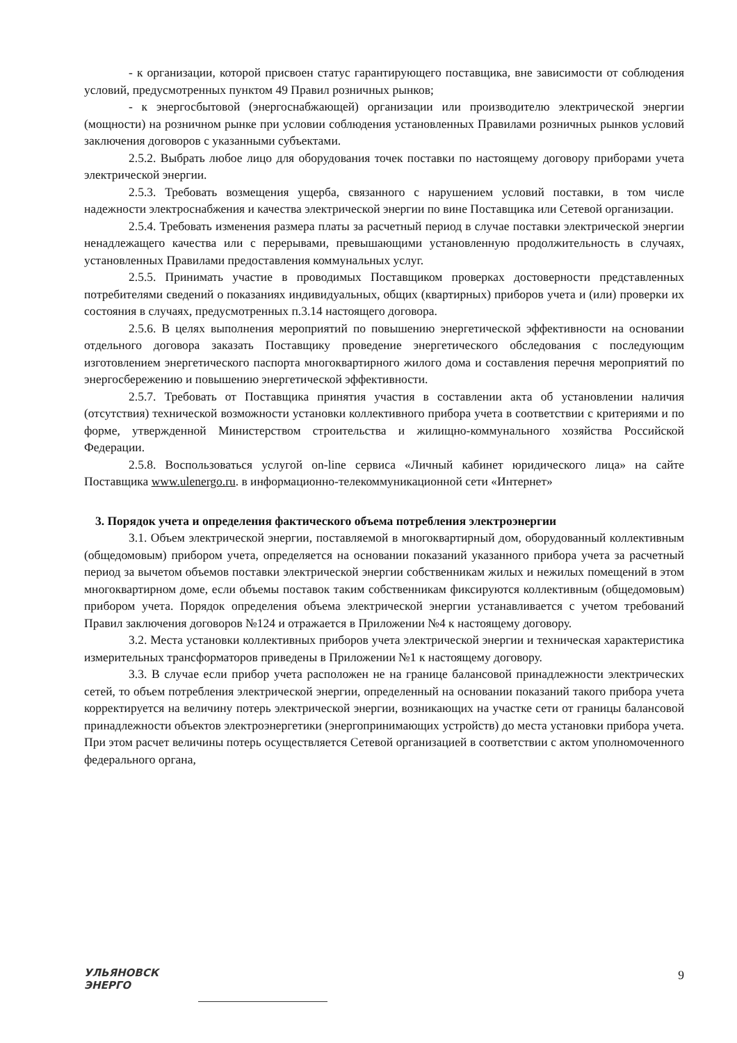- к организации, которой присвоен статус гарантирующего поставщика, вне зависимости от соблюдения условий, предусмотренных пунктом 49 Правил розничных рынков;
- к энергосбытовой (энергоснабжающей) организации или производителю электрической энергии (мощности) на розничном рынке при условии соблюдения установленных Правилами розничных рынков условий заключения договоров с указанными субъектами.
2.5.2. Выбрать любое лицо для оборудования точек поставки по настоящему договору приборами учета электрической энергии.
2.5.3. Требовать возмещения ущерба, связанного с нарушением условий поставки, в том числе надежности электроснабжения и качества электрической энергии по вине Поставщика или Сетевой организации.
2.5.4. Требовать изменения размера платы за расчетный период в случае поставки электрической энергии ненадлежащего качества или с перерывами, превышающими установленную продолжительность в случаях, установленных Правилами предоставления коммунальных услуг.
2.5.5. Принимать участие в проводимых Поставщиком проверках достоверности представленных потребителями сведений о показаниях индивидуальных, общих (квартирных) приборов учета и (или) проверки их состояния в случаях, предусмотренных п.3.14 настоящего договора.
2.5.6. В целях выполнения мероприятий по повышению энергетической эффективности на основании отдельного договора заказать Поставщику проведение энергетического обследования с последующим изготовлением энергетического паспорта многоквартирного жилого дома и составления перечня мероприятий по энергосбережению и повышению энергетической эффективности.
2.5.7. Требовать от Поставщика принятия участия в составлении акта об установлении наличия (отсутствия) технической возможности установки коллективного прибора учета в соответствии с критериями и по форме, утвержденной Министерством строительства и жилищно-коммунального хозяйства Российской Федерации.
2.5.8. Воспользоваться услугой on-line сервиса «Личный кабинет юридического лица» на сайте Поставщика www.ulenergo.ru. в информационно-телекоммуникационной сети «Интернет»
3. Порядок учета и определения фактического объема потребления электроэнергии
3.1. Объем электрической энергии, поставляемой в многоквартирный дом, оборудованный коллективным (общедомовым) прибором учета, определяется на основании показаний указанного прибора учета за расчетный период за вычетом объемов поставки электрической энергии собственникам жилых и нежилых помещений в этом многоквартирном доме, если объемы поставок таким собственникам фиксируются коллективным (общедомовым) прибором учета. Порядок определения объема электрической энергии устанавливается с учетом требований Правил заключения договоров №124 и отражается в Приложении №4 к настоящему договору.
3.2. Места установки коллективных приборов учета электрической энергии и техническая характеристика измерительных трансформаторов приведены в Приложении №1 к настоящему договору.
3.3. В случае если прибор учета расположен не на границе балансовой принадлежности электрических сетей, то объем потребления электрической энергии, определенный на основании показаний такого прибора учета корректируется на величину потерь электрической энергии, возникающих на участке сети от границы балансовой принадлежности объектов электроэнергетики (энергопринимающих устройств) до места установки прибора учета. При этом расчет величины потерь осуществляется Сетевой организацией в соответствии с актом уполномоченного федерального органа,
УЛЬЯНОВСК
ЭНЕРГО
9